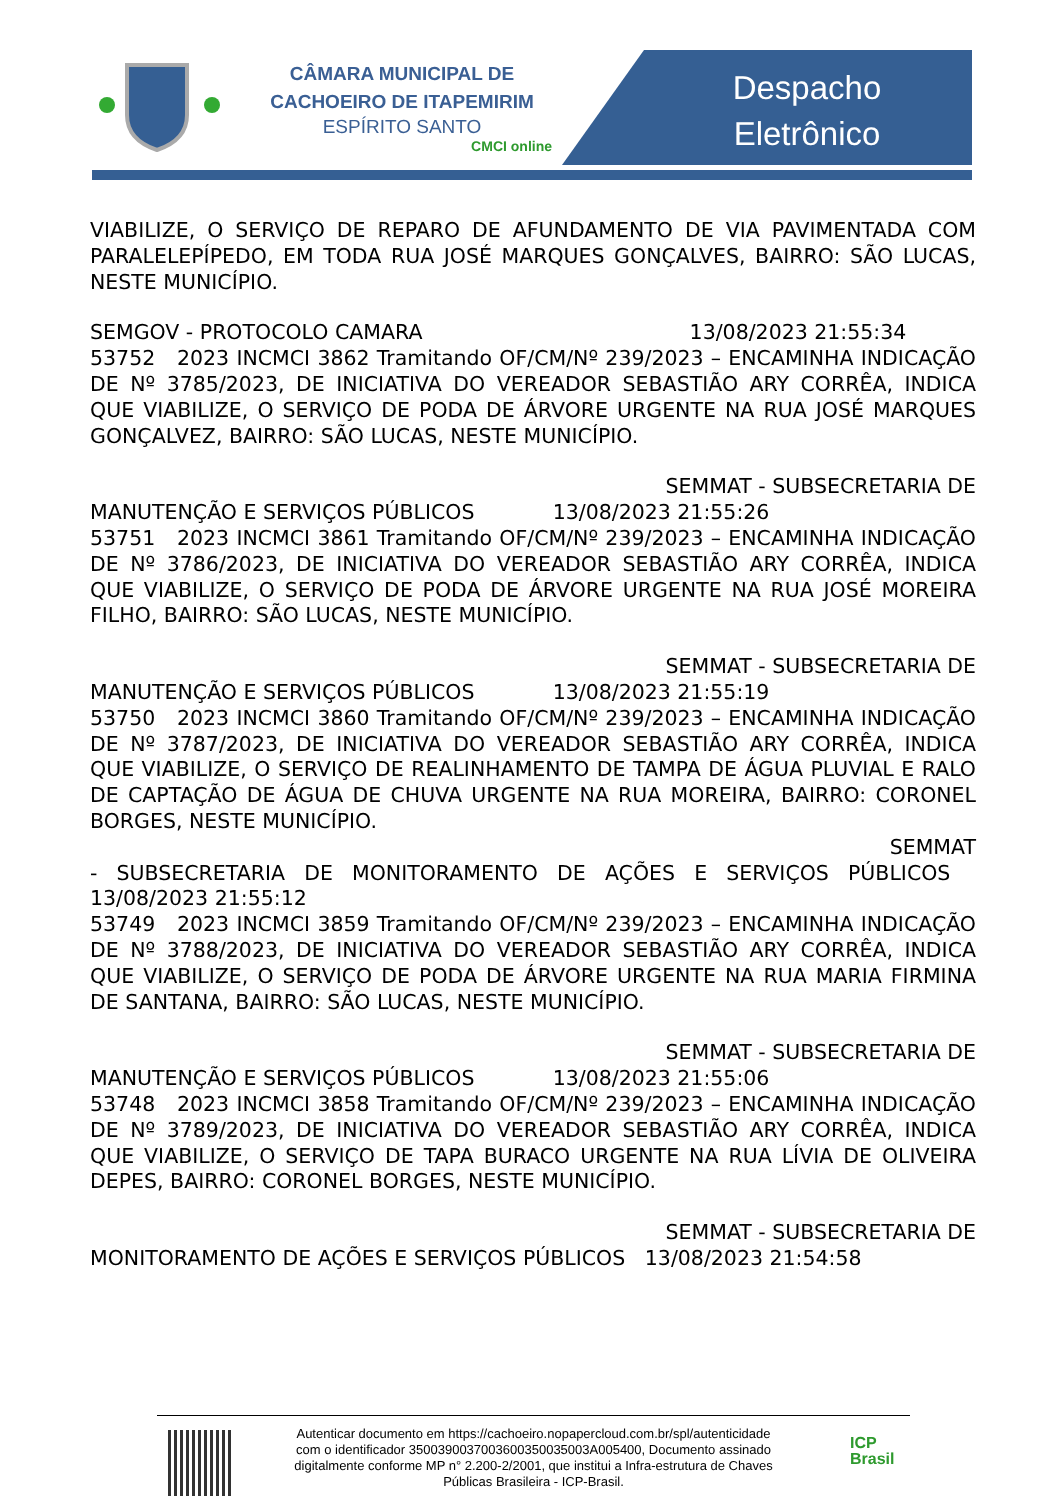CÂMARA MUNICIPAL DE CACHOEIRO DE ITAPEMIRIM
ESPÍRITO SANTO
CMCI online
Despacho
Eletrônico
VIABILIZE, O SERVIÇO DE REPARO DE AFUNDAMENTO DE VIA PAVIMENTADA COM PARALELEPÍPEDO, EM TODA RUA JOSÉ MARQUES GONÇALVES, BAIRRO: SÃO LUCAS, NESTE MUNICÍPIO.
SEMGOV - PROTOCOLO CAMARA 13/08/2023 21:55:34
53752 2023 INCMCI 3862 Tramitando OF/CM/Nº 239/2023 – ENCAMINHA INDICAÇÃO DE Nº 3785/2023, DE INICIATIVA DO VEREADOR SEBASTIÃO ARY CORRÊA, INDICA QUE VIABILIZE, O SERVIÇO DE PODA DE ÁRVORE URGENTE NA RUA JOSÉ MARQUES GONÇALVEZ, BAIRRO: SÃO LUCAS, NESTE MUNICÍPIO.
SEMMAT - SUBSECRETARIA DE
MANUTENÇÃO E SERVIÇOS PÚBLICOS 13/08/2023 21:55:26
53751 2023 INCMCI 3861 Tramitando OF/CM/Nº 239/2023 – ENCAMINHA INDICAÇÃO DE Nº 3786/2023, DE INICIATIVA DO VEREADOR SEBASTIÃO ARY CORRÊA, INDICA QUE VIABILIZE, O SERVIÇO DE PODA DE ÁRVORE URGENTE NA RUA JOSÉ MOREIRA FILHO, BAIRRO: SÃO LUCAS, NESTE MUNICÍPIO.
SEMMAT - SUBSECRETARIA DE
MANUTENÇÃO E SERVIÇOS PÚBLICOS 13/08/2023 21:55:19
53750 2023 INCMCI 3860 Tramitando OF/CM/Nº 239/2023 – ENCAMINHA INDICAÇÃO DE Nº 3787/2023, DE INICIATIVA DO VEREADOR SEBASTIÃO ARY CORRÊA, INDICA QUE VIABILIZE, O SERVIÇO DE REALINHAMENTO DE TAMPA DE ÁGUA PLUVIAL E RALO DE CAPTAÇÃO DE ÁGUA DE CHUVA URGENTE NA RUA MOREIRA, BAIRRO: CORONEL BORGES, NESTE MUNICÍPIO.
SEMMAT
- SUBSECRETARIA DE MONITORAMENTO DE AÇÕES E SERVIÇOS PÚBLICOS 13/08/2023 21:55:12
53749 2023 INCMCI 3859 Tramitando OF/CM/Nº 239/2023 – ENCAMINHA INDICAÇÃO DE Nº 3788/2023, DE INICIATIVA DO VEREADOR SEBASTIÃO ARY CORRÊA, INDICA QUE VIABILIZE, O SERVIÇO DE PODA DE ÁRVORE URGENTE NA RUA MARIA FIRMINA DE SANTANA, BAIRRO: SÃO LUCAS, NESTE MUNICÍPIO.
SEMMAT - SUBSECRETARIA DE
MANUTENÇÃO E SERVIÇOS PÚBLICOS 13/08/2023 21:55:06
53748 2023 INCMCI 3858 Tramitando OF/CM/Nº 239/2023 – ENCAMINHA INDICAÇÃO DE Nº 3789/2023, DE INICIATIVA DO VEREADOR SEBASTIÃO ARY CORRÊA, INDICA QUE VIABILIZE, O SERVIÇO DE TAPA BURACO URGENTE NA RUA LÍVIA DE OLIVEIRA DEPES, BAIRRO: CORONEL BORGES, NESTE MUNICÍPIO.
SEMMAT - SUBSECRETARIA DE
MONITORAMENTO DE AÇÕES E SERVIÇOS PÚBLICOS 13/08/2023 21:54:58
Autenticar documento em https://cachoeiro.nopapercloud.com.br/spl/autenticidade
com o identificador 3500390037003600350035003A005400, Documento assinado
digitalmente conforme MP n° 2.200-2/2001, que institui a Infra-estrutura de Chaves
Públicas Brasileira - ICP-Brasil.
ICP
Brasil